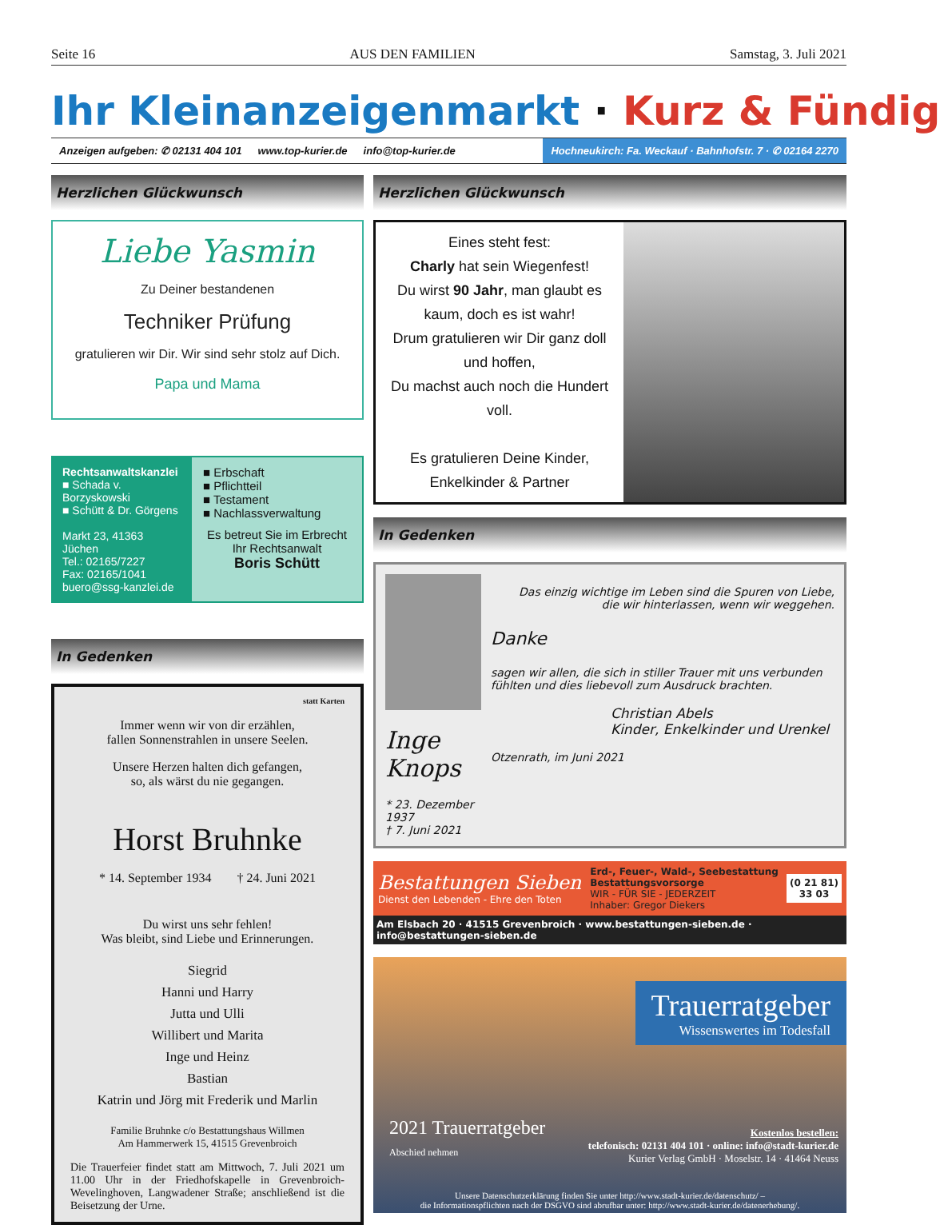Seite 16 AUS DEN FAMILIEN Samstag, 3. Juli 2021
Ihr Kleinanzeigenmarkt · Kurz & Fündig
Anzeigen aufgeben: ✆ 02131 404 101 www.top-kurier.de info@top-kurier.de Hochneukirch: Fa. Weckauf · Bahnhofstr. 7 · ✆ 02164 2270
Herzlichen Glückwunsch
Liebe Yasmin
Zu Deiner bestandenen
Techniker Prüfung
gratulieren wir Dir. Wir sind sehr stolz auf Dich.
Papa und Mama
Rechtsanwaltskanzlei
■ Schada v. Borzyskowski
■ Schütt & Dr. Görgens
Markt 23, 41363 Jüchen
Tel.: 02165/7227
Fax: 02165/1041
buero@ssg-kanzlei.de
■ Erbschaft
■ Pflichtteil
■ Testament
■ Nachlassverwaltung
Es betreut Sie im Erbrecht
Ihr Rechtsanwalt
Boris Schütt
In Gedenken
statt Karten
Immer wenn wir von dir erzählen,
fallen Sonnenstrahlen in unsere Seelen.
Unsere Herzen halten dich gefangen,
so, als wärst du nie gegangen.
Horst Bruhnke
* 14. September 1934 † 24. Juni 2021
Du wirst uns sehr fehlen!
Was bleibt, sind Liebe und Erinnerungen.
Siegrid
Hanni und Harry
Jutta und Ulli
Willibert und Marita
Inge und Heinz
Bastian
Katrin und Jörg mit Frederik und Marlin
Familie Bruhnke c/o Bestattungshaus Willmen
Am Hammerwerk 15, 41515 Grevenbroich
Die Trauerfeier findet statt am Mittwoch, 7. Juli 2021 um 11.00 Uhr in der Friedhofskapelle in Grevenbroich-Wevelinghoven, Langwadener Straße; anschließend ist die Beisetzung der Urne.
Herzlichen Glückwunsch
Eines steht fest:
Charly hat sein Wiegenfest!
Du wirst 90 Jahr, man glaubt es kaum, doch es ist wahr!
Drum gratulieren wir Dir ganz doll und hoffen,
Du machst auch noch die Hundert voll.
Es gratulieren Deine Kinder, Enkelkinder & Partner
In Gedenken
Inge Knops
* 23. Dezember 1937
† 7. Juni 2021
Das einzig wichtige im Leben sind die Spuren von Liebe,
die wir hinterlassen, wenn wir weggehen.
Danke
sagen wir allen, die sich in stiller Trauer mit uns verbunden fühlten und dies liebevoll zum Ausdruck brachten.
Christian Abels
Kinder, Enkelkinder und Urenkel
Otzenrath, im Juni 2021
Bestattungen Sieben
Dienst den Lebenden - Ehre den Toten
Erd-, Feuer-, Wald-, Seebestattung
Bestattungsvorsorge
WIR - FÜR SIE - JEDERZEIT
Inhaber: Gregor Diekers
(0 21 81)
33 03
Am Elsbach 20 · 41515 Grevenbroich · www.bestattungen-sieben.de · info@bestattungen-sieben.de
Trauerratgeber
Wissenswertes im Todesfall
2021 Trauerratgeber
Abschied nehmen
Kostenlos bestellen:
telefonisch: 02131 404 101 · online: info@stadt-kurier.de
Kurier Verlag GmbH · Moselstr. 14 · 41464 Neuss
Unsere Datenschutzerklärung finden Sie unter http://www.stadt-kurier.de/datenschutz/ –
die Informationspflichten nach der DSGVO sind abrufbar unter: http://www.stadt-kurier.de/datenerhebung/.